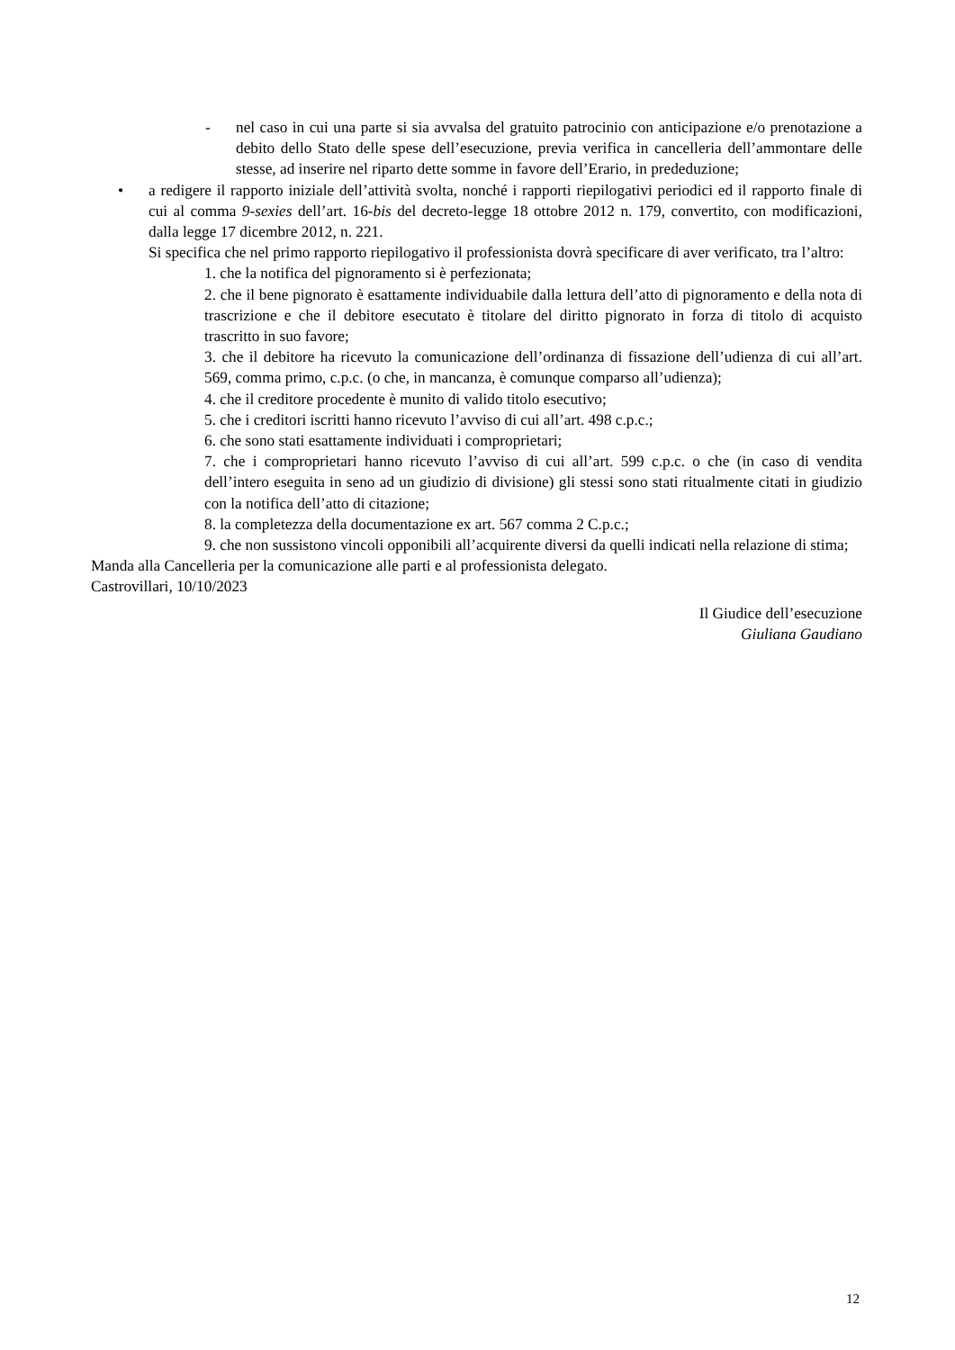- nel caso in cui una parte si sia avvalsa del gratuito patrocinio con anticipazione e/o prenotazione a debito dello Stato delle spese dell’esecuzione, previa verifica in cancelleria dell’ammontare delle stesse, ad inserire nel riparto dette somme in favore dell’Erario, in prededuzione;
• a redigere il rapporto iniziale dell’attività svolta, nonché i rapporti riepilogativi periodici ed il rapporto finale di cui al comma 9-sexies dell’art. 16-bis del decreto-legge 18 ottobre 2012 n. 179, convertito, con modificazioni, dalla legge 17 dicembre 2012, n. 221.
Si specifica che nel primo rapporto riepilogativo il professionista dovrà specificare di aver verificato, tra l’altro:
1. che la notifica del pignoramento si è perfezionata;
2. che il bene pignorato è esattamente individuabile dalla lettura dell’atto di pignoramento e della nota di trascrizione e che il debitore esecutato è titolare del diritto pignorato in forza di titolo di acquisto trascritto in suo favore;
3. che il debitore ha ricevuto la comunicazione dell’ordinanza di fissazione dell’udienza di cui all’art. 569, comma primo, c.p.c. (o che, in mancanza, è comunque comparso all’udienza);
4. che il creditore procedente è munito di valido titolo esecutivo;
5. che i creditori iscritti hanno ricevuto l’avviso di cui all’art. 498 c.p.c.;
6. che sono stati esattamente individuati i comproprietari;
7. che i comproprietari hanno ricevuto l’avviso di cui all’art. 599 c.p.c. o che (in caso di vendita dell’intero eseguita in seno ad un giudizio di divisione) gli stessi sono stati ritualmente citati in giudizio con la notifica dell’atto di citazione;
8. la completezza della documentazione ex art. 567 comma 2 C.p.c.;
9. che non sussistono vincoli opponibili all’acquirente diversi da quelli indicati nella relazione di stima;
Manda alla Cancelleria per la comunicazione alle parti e al professionista delegato.
Castrovillari, 10/10/2023
Il Giudice dell’esecuzione
Giuliana Gaudiano
12